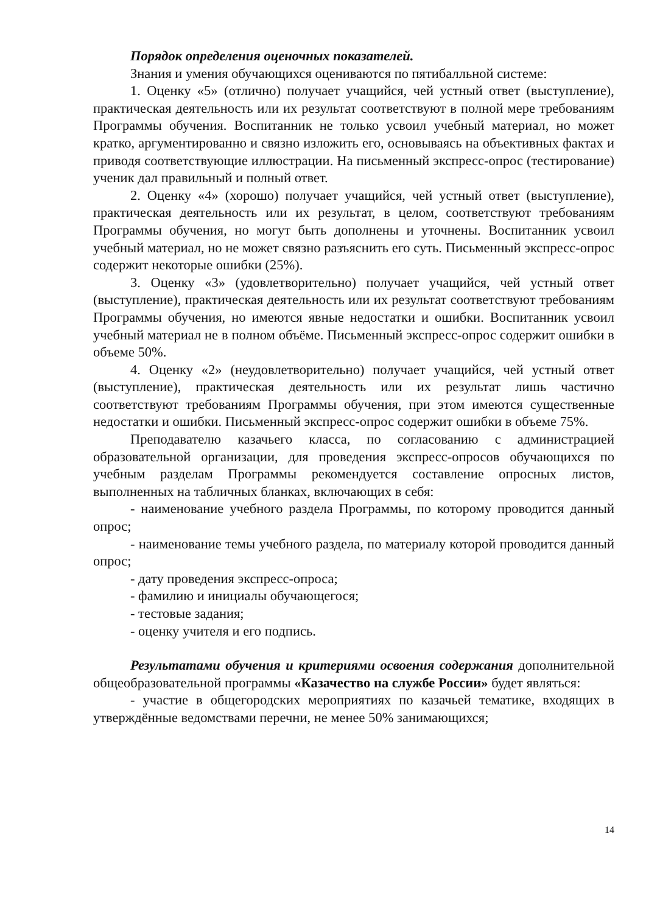Порядок определения оценочных показателей.
Знания и умения обучающихся оцениваются по пятибалльной системе:
1. Оценку «5» (отлично) получает учащийся, чей устный ответ (выступление), практическая деятельность или их результат соответствуют в полной мере требованиям Программы обучения. Воспитанник не только усвоил учебный материал, но может кратко, аргументированно и связно изложить его, основываясь на объективных фактах и приводя соответствующие иллюстрации. На письменный экспресс-опрос (тестирование) ученик дал правильный и полный ответ.
2. Оценку «4» (хорошо) получает учащийся, чей устный ответ (выступление), практическая деятельность или их результат, в целом, соответствуют требованиям Программы обучения, но могут быть дополнены и уточнены. Воспитанник усвоил учебный материал, но не может связно разъяснить его суть. Письменный экспресс-опрос содержит некоторые ошибки (25%).
3. Оценку «3» (удовлетворительно) получает учащийся, чей устный ответ (выступление), практическая деятельность или их результат соответствуют требованиям Программы обучения, но имеются явные недостатки и ошибки. Воспитанник усвоил учебный материал не в полном объёме. Письменный экспресс-опрос содержит ошибки в объеме 50%.
4. Оценку «2» (неудовлетворительно) получает учащийся, чей устный ответ (выступление), практическая деятельность или их результат лишь частично соответствуют требованиям Программы обучения, при этом имеются существенные недостатки и ошибки. Письменный экспресс-опрос содержит ошибки в объеме 75%.
Преподавателю казачьего класса, по согласованию с администрацией образовательной организации, для проведения экспресс-опросов обучающихся по учебным разделам Программы рекомендуется составление опросных листов, выполненных на табличных бланках, включающих в себя:
- наименование учебного раздела Программы, по которому проводится данный опрос;
- наименование темы учебного раздела, по материалу которой проводится данный опрос;
- дату проведения экспресс-опроса;
- фамилию и инициалы обучающегося;
- тестовые задания;
- оценку учителя и его подпись.
Результатами обучения и критериями освоения содержания дополнительной общеобразовательной программы «Казачество на службе России» будет являться:
- участие в общегородских мероприятиях по казачьей тематике, входящих в утверждённые ведомствами перечни, не менее 50% занимающихся;
14